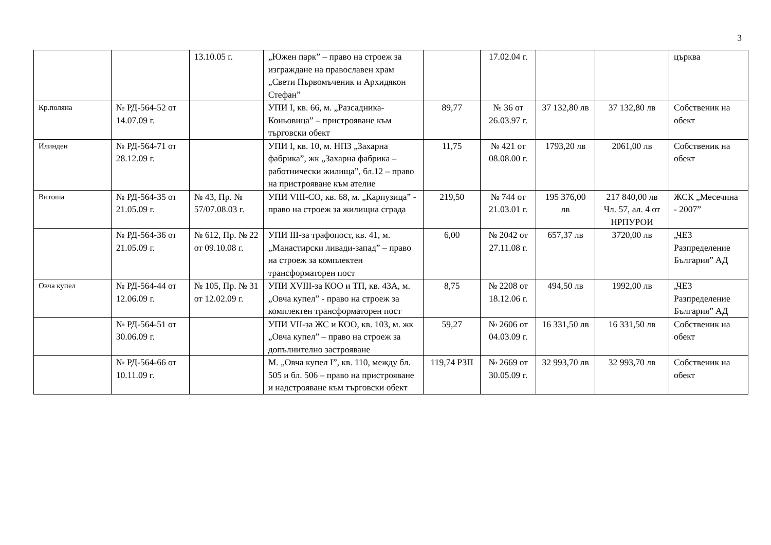3
| | | 13.10.05 г. | „Южен парк” – право на строеж за изграждане на православен храм „Свети Първомъченик и Архидякон Стефан” | | 17.02.04 г. | | | църква |
| Кр.поляна | № РД-564-52 от 14.07.09 г. | | УПИ I, кв. 66, м. „Разсадника-Коньовица” – пристрояване към търговски обект | 89,77 | № 36 от 26.03.97 г. | 37 132,80 лв | 37 132,80 лв | Собственик на обект |
| Илинден | № РД-564-71 от 28.12.09 г. | | УПИ I, кв. 10, м. НПЗ „Захарна фабрика”, жк „Захарна фабрика – работнически жилища”, бл.12 – право на пристрояване към ателие | 11,75 | № 421 от 08.08.00 г. | 1793,20 лв | 2061,00 лв | Собственик на обект |
| Витоша | № РД-564-35 от 21.05.09 г. | № 43, Пр. № 57/07.08.03 г. | УПИ VIII-СО, кв. 68, м. „Карпузица” - право на строеж за жилищна сграда | 219,50 | № 744 от 21.03.01 г. | 195 376,00 лв | 217 840,00 лв Чл. 57, ал. 4 от НРПУРОИ | ЖСК „Месечина - 2007” |
| | № РД-564-36 от 21.05.09 г. | № 612, Пр. № 22 от 09.10.08 г. | УПИ III-за трафопост, кв. 41, м. „Манастирски ливади-запад” – право на строеж за комплектен трансформаторен пост | 6,00 | № 2042 от 27.11.08 г. | 657,37 лв | 3720,00 лв | „ЧЕЗ Разпределение България” АД |
| Овча купел | № РД-564-44 от 12.06.09 г. | № 105, Пр. № 31 от 12.02.09 г. | УПИ XVIII-за КОО и ТП, кв. 43А, м. „Овча купел” - право на строеж за комплектен трансформаторен пост | 8,75 | № 2208 от 18.12.06 г. | 494,50 лв | 1992,00 лв | „ЧЕЗ Разпределение България” АД |
| | № РД-564-51 от 30.06.09 г. | | УПИ VII-за ЖС и КОО, кв. 103, м. жк „Овча купел” – право на строеж за допълнително застрояване | 59,27 | № 2606 от 04.03.09 г. | 16 331,50 лв | 16 331,50 лв | Собственик на обект |
| | № РД-564-66 от 10.11.09 г. | | М. „Овча купел I”, кв. 110, между бл. 505 и бл. 506 – право на пристрояване и надстрояване към търговски обект | 119,74 РЗП | № 2669 от 30.05.09 г. | 32 993,70 лв | 32 993,70 лв | Собственик на обект |